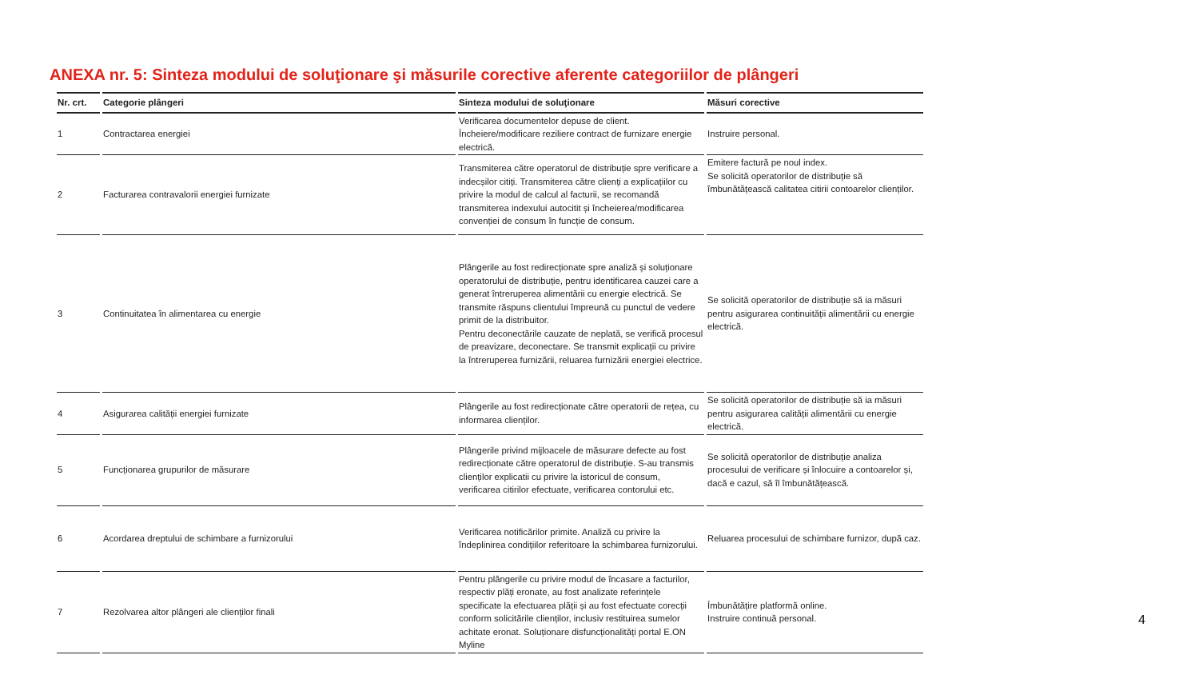ANEXA nr. 5: Sinteza modului de soluţionare şi măsurile corective aferente categoriilor de plângeri
| Nr. crt. | Categorie plângeri | Sinteza modului de soluţionare | Măsuri corective |
| --- | --- | --- | --- |
| 1 | Contractarea energiei | Verificarea documentelor depuse de client. Încheiere/modificare reziliere contract de furnizare energie electrică. | Instruire personal. |
| 2 | Facturarea contravalorii energiei furnizate | Transmiterea către operatorul de distribuție spre verificare a indecșilor citiți. Transmiterea către clienți a explicațiilor cu privire la modul de calcul al facturii, se recomandă transmiterea indexului autocitit și încheierea/modificarea convenției de consum în funcție de consum. | Emitere factură pe noul index. Se solicită operatorilor de distribuție să îmbunătățească calitatea citirii contoarelor clienților. |
| 3 | Continuitatea în alimentarea cu energie | Plângerile au fost redirecționate spre analiză și soluționare operatorului de distribuție, pentru identificarea cauzei care a generat întreruperea alimentării cu energie electrică. Se transmite răspuns clientului împreună cu punctul de vedere primit de la distribuitor. Pentru deconectările cauzate de neplată, se verifică procesul de preavizare, deconectare. Se transmit explicații cu privire la întreruperea furnizării, reluarea furnizării energiei electrice. | Se solicită operatorilor de distribuție să ia măsuri pentru asigurarea continuității alimentării cu energie electrică. |
| 4 | Asigurarea calității energiei furnizate | Plângerile au fost redirecționate către operatorii de rețea, cu informarea clienților. | Se solicită operatorilor de distribuție să ia măsuri pentru asigurarea calității alimentării cu energie electrică. |
| 5 | Funcționarea grupurilor de măsurare | Plângerile privind mijloacele de măsurare defecte au fost redirecționate către operatorul de distribuție. S-au transmis clienților explicatii cu privire la istoricul de consum, verificarea citirilor efectuate, verificarea contorului etc. | Se solicită operatorilor de distribuție analiza procesului de verificare și înlocuire a contoarelor și, dacă e cazul, să îl îmbunătățească. |
| 6 | Acordarea dreptului de schimbare a furnizorului | Verificarea notificărilor primite. Analiză cu privire la îndeplinirea condițiilor referitoare la schimbarea furnizorului. | Reluarea procesului de schimbare furnizor, după caz. |
| 7 | Rezolvarea altor plângeri ale clienților finali | Pentru plângerile cu privire modul de încasare a facturilor, respectiv plăți eronate, au fost analizate referințele specificate la efectuarea plății și au fost efectuate corecții conform solicitările clienților, inclusiv restituirea sumelor achitate eronat. Soluționare disfuncționalități portal E.ON Myline | Îmbunătățire platformă online. Instruire continuă personal. |
4